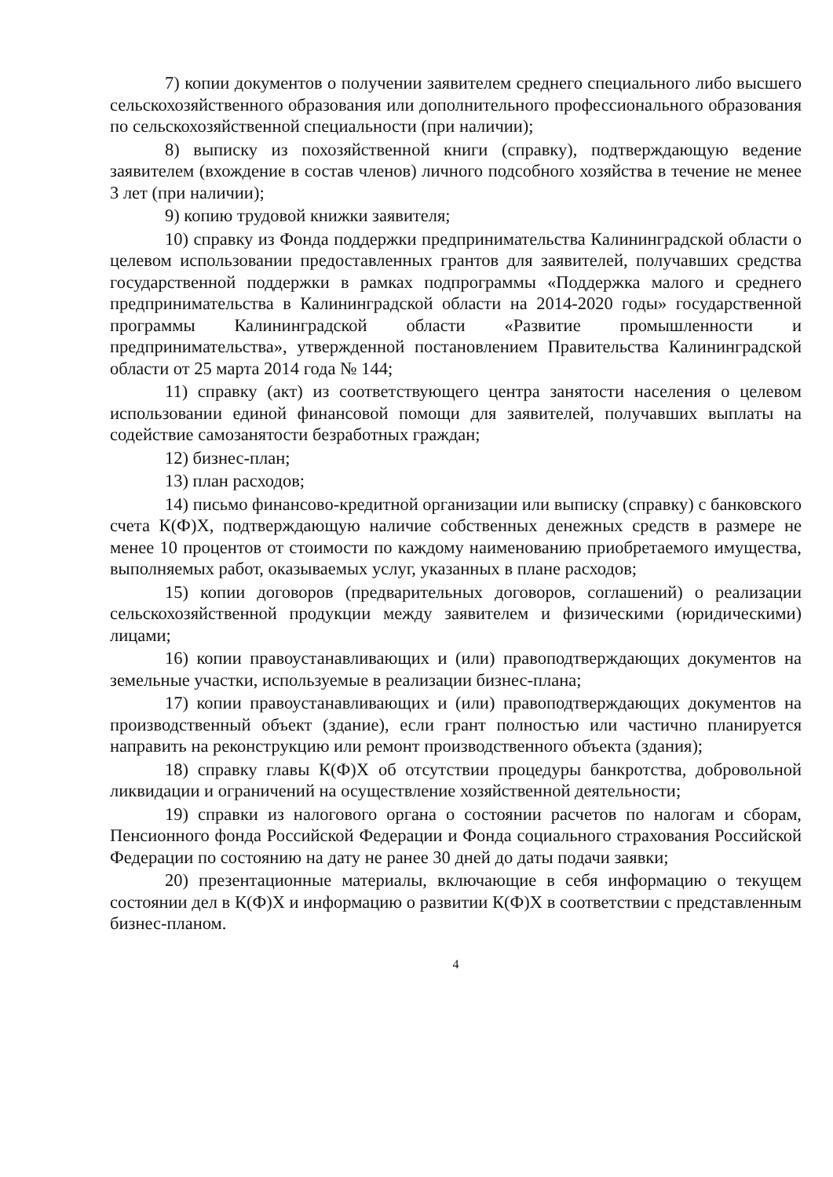7) копии документов о получении заявителем среднего специального либо высшего сельскохозяйственного образования или дополнительного профессионального образования по сельскохозяйственной специальности (при наличии);
8) выписку из похозяйственной книги (справку), подтверждающую ведение заявителем (вхождение в состав членов) личного подсобного хозяйства в течение не менее 3 лет (при наличии);
9) копию трудовой книжки заявителя;
10) справку из Фонда поддержки предпринимательства Калининградской области о целевом использовании предоставленных грантов для заявителей, получавших средства государственной поддержки в рамках подпрограммы «Поддержка малого и среднего предпринимательства в Калининградской области на 2014-2020 годы» государственной программы Калининградской области «Развитие промышленности и предпринимательства», утвержденной постановлением Правительства Калининградской области от 25 марта 2014 года № 144;
11) справку (акт) из соответствующего центра занятости населения о целевом использовании единой финансовой помощи для заявителей, получавших выплаты на содействие самозанятости безработных граждан;
12) бизнес-план;
13) план расходов;
14) письмо финансово-кредитной организации или выписку (справку) с банковского счета К(Ф)Х, подтверждающую наличие собственных денежных средств в размере не менее 10 процентов от стоимости по каждому наименованию приобретаемого имущества, выполняемых работ, оказываемых услуг, указанных в плане расходов;
15) копии договоров (предварительных договоров, соглашений) о реализации сельскохозяйственной продукции между заявителем и физическими (юридическими) лицами;
16) копии правоустанавливающих и (или) правоподтверждающих документов на земельные участки, используемые в реализации бизнес-плана;
17) копии правоустанавливающих и (или) правоподтверждающих документов на производственный объект (здание), если грант полностью или частично планируется направить на реконструкцию или ремонт производственного объекта (здания);
18) справку главы К(Ф)Х об отсутствии процедуры банкротства, добровольной ликвидации и ограничений на осуществление хозяйственной деятельности;
19) справки из налогового органа о состоянии расчетов по налогам и сборам, Пенсионного фонда Российской Федерации и Фонда социального страхования Российской Федерации по состоянию на дату не ранее 30 дней до даты подачи заявки;
20) презентационные материалы, включающие в себя информацию о текущем состоянии дел в К(Ф)Х и информацию о развитии К(Ф)Х в соответствии с представленным бизнес-планом.
4